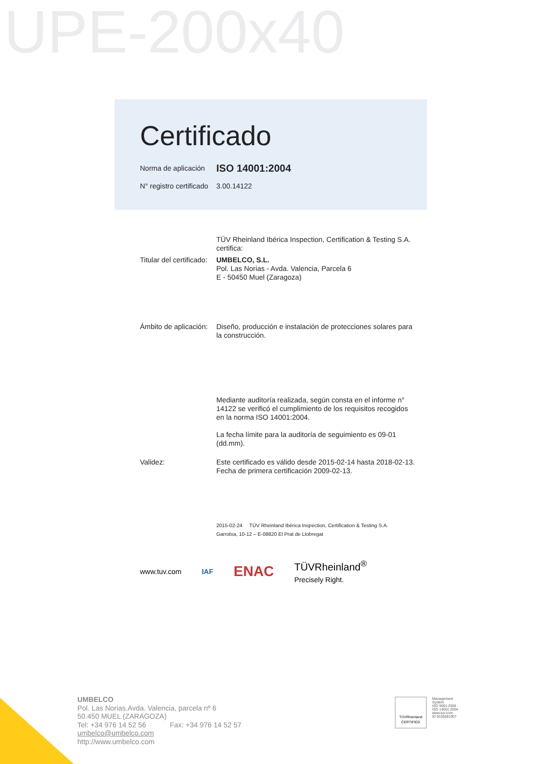UPE-200x40
Certificado
Norma de aplicación
ISO 14001:2004
N° registro certificado
3.00.14122
TÜV Rheinland Ibérica Inspection, Certification & Testing S.A. certifica:
Titular del certificado:
UMBELCO, S.L.
Pol. Las Norias - Avda. Valencia, Parcela 6
E - 50450 Muel (Zaragoza)
Ámbito de aplicación:
Diseño, producción e instalación de protecciones solares para la construcción.
Mediante auditoría realizada, según consta en el informe n° 14122 se verificó el cumplimiento de los requisitos recogidos en la norma ISO 14001:2004.
La fecha límite para la auditoría de seguimiento es 09-01 (dd.mm).
Validez:
Este certificado es válido desde 2015-02-14 hasta 2018-02-13.
Fecha de primera certificación 2009-02-13.
2015-02-24 TÜV Rheinland Ibérica Inspection, Certification & Testing S.A.
Garrotxa, 10-12 – E-08820 El Prat de Llobregat
www.tuv.com IAF ENAC TÜVRheinland<sup>®</sup>
Precisely Right.
UMBELCO
Pol. Las Norias.Avda. Valencia, parcela nº 6
50.450 MUEL (ZARAGOZA)
Tel: +34 976 14 52 56 Fax: +34 976 14 52 57
umbelco@umbelco.com
http://www.umbelco.com
Management
System
ISO 9001:2008
ISO 14001:2004
www.tuv.com
ID 9105081907
TÜVRheinland
CERTIFIED